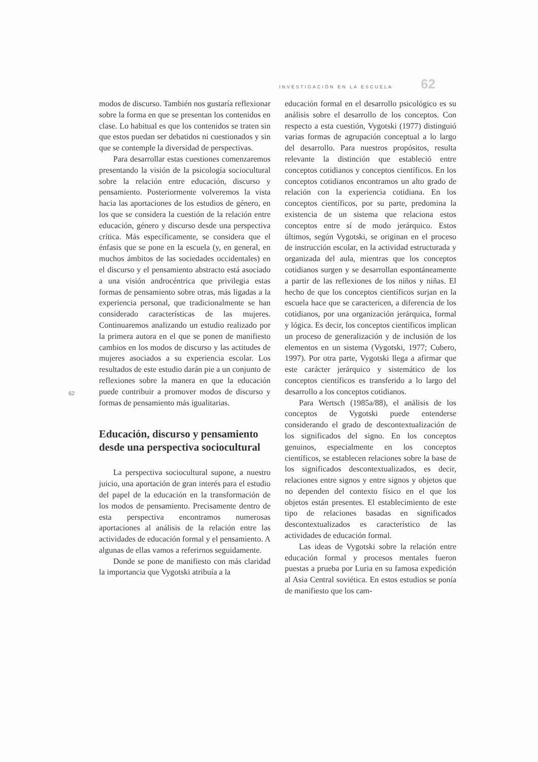INVESTIGACIÓN EN LA ESCUELA 62
62
modos de discurso. También nos gustaría reflexionar sobre la forma en que se presentan los contenidos en clase. Lo habitual es que los contenidos se traten sin que estos puedan ser debatidos ni cuestionados y sin que se contemple la diversidad de perspectivas.
Para desarrollar estas cuestiones comenzaremos presentando la visión de la psicología sociocultural sobre la relación entre educación, discurso y pensamiento. Posteriormente volveremos la vista hacia las aportaciones de los estudios de género, en los que se considera la cuestión de la relación entre educación, género y discurso desde una perspectiva crítica. Más específicamente, se considera que el énfasis que se pone en la escuela (y, en general, en muchos ámbitos de las sociedades occidentales) en el discurso y el pensamiento abstracto está asociado a una visión androcéntrica que privilegia estas formas de pensamiento sobre otras, más ligadas a la experiencia personal, que tradicionalmente se han considerado características de las mujeres. Continuaremos analizando un estudio realizado por la primera autora en el que se ponen de manifiesto cambios en los modos de discurso y las actitudes de mujeres asociados a su experiencia escolar. Los resultados de este estudio darán pie a un conjunto de reflexiones sobre la manera en que la educación puede contribuir a promover modos de discurso y formas de pensamiento más igualitarias.
Educación, discurso y pensamiento desde una perspectiva sociocultural
La perspectiva sociocultural supone, a nuestro juicio, una aportación de gran interés para el estudio del papel de la educación en la transformación de los modos de pensamiento. Precisamente dentro de esta perspectiva encontramos numerosas aportaciones al análisis de la relación entre las actividades de educación formal y el pensamiento. A algunas de ellas vamos a referirnos seguidamente.
Donde se pone de manifiesto con más claridad la importancia que Vygotski atribuía a la
educación formal en el desarrollo psicológico es su análisis sobre el desarrollo de los conceptos. Con respecto a esta cuestión, Vygotski (1977) distinguió varias formas de agrupación conceptual a lo largo del desarrollo. Para nuestros propósitos, resulta relevante la distinción que estableció entre conceptos cotidianos y conceptos científicos. En los conceptos cotidianos encontramos un alto grado de relación con la experiencia cotidiana. En los conceptos científicos, por su parte, predomina la existencia de un sistema que relaciona estos conceptos entre sí de modo jerárquico. Estos últimos, según Vygotski, se originan en el proceso de instrucción escolar, en la actividad estructurada y organizada del aula, mientras que los conceptos cotidianos surgen y se desarrollan espontáneamente a partir de las reflexiones de los niños y niñas. El hecho de que los conceptos científicos surjan en la escuela hace que se caractericen, a diferencia de los cotidianos, por una organización jerárquica, formal y lógica. Es decir, los conceptos científicos implican un proceso de generalización y de inclusión de los elementos en un sistema (Vygotski, 1977; Cubero, 1997). Por otra parte, Vygotski llega a afirmar que este carácter jerárquico y sistemático de los conceptos científicos es transferido a lo largo del desarrollo a los conceptos cotidianos.
Para Wertsch (1985a/88), el análisis de los conceptos de Vygotski puede entenderse considerando el grado de descontextualización de los significados del signo. En los conceptos genuinos, especialmente en los conceptos científicos, se establecen relaciones sobre la base de los significados descontextualizados, es decir, relaciones entre signos y entre signos y objetos que no dependen del contexto físico en el que los objetos están presentes. El establecimiento de este tipo de relaciones basadas en significados descontextualizados es característico de las actividades de educación formal.
Las ideas de Vygotski sobre la relación entre educación formal y procesos mentales fueron puestas a prueba por Luria en su famosa expedición al Asia Central soviética. En estos estudios se ponía de manifiesto que los cam-